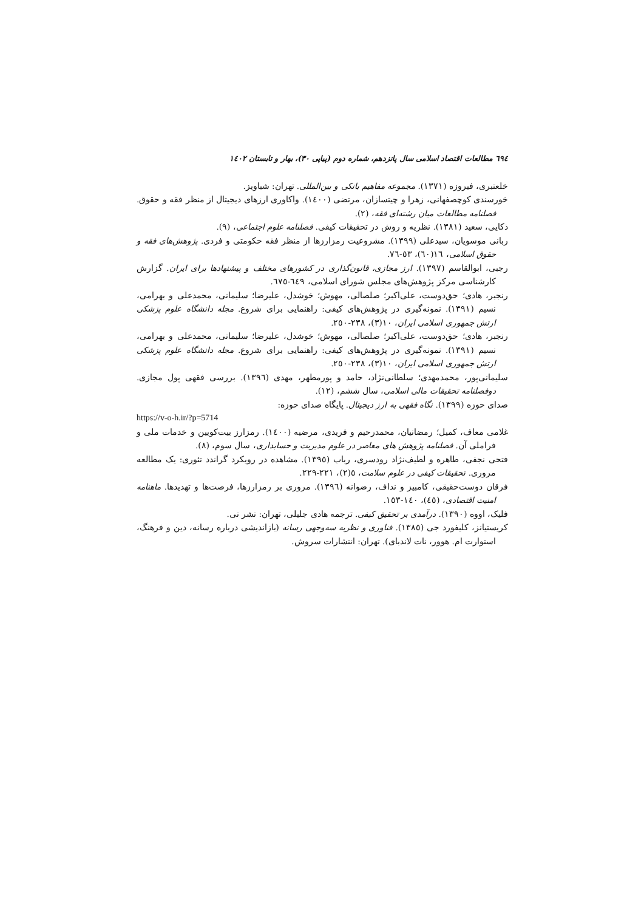٦٩٤ مطالعات اقتصاد اسلامی سال پانزدهم، شماره دوم (پیاپی ٣٠)، بهار و تابستان ١٤٠٢
خلعتبری، فیروزه (١٣٧١). مجموعه مفاهیم بانکی و بین‌المللی. تهران: شباویز.
خورسندی کوچصفهانی، زهرا و چیتسازان، مرتضی (١٤٠٠). واکاوری ارزهای دیجیتال از منظر فقه و حقوق. فصلنامه مطالعات میان رشته‌ای فقه، (٢).
ذکایی، سعید (١٣٨١). نظریه و روش در تحقیقات کیفی. فصلنامه علوم اجتماعی، (٩).
ربانی موسویان، سیدعلی (١٣٩٩). مشروعیت رمزارزها از منظر فقه حکومتی و فردی. پژوهش‌های فقه و حقوق اسلامی، ١٦(٦٠)، ٥٣-٧٦.
رجبی، ابوالقاسم (١٣٩٧). ارز مجازی، قانون‌گذاری در کشورهای مختلف و پیشنهادها برای ایران. گزارش کارشناسی مرکز پژوهش‌های مجلس شورای اسلامی، ٦٤٩-٦٧٥.
رنجبر، هادی؛ حق‌دوست، علی‌اکبر؛ صلصالی، مهوش؛ خوشدل، علیرضا؛ سلیمانی، محمدعلی و بهرامی، نسیم (١٣٩١). نمونه‌گیری در پژوهش‌های کیفی: راهنمایی برای شروع. مجله دانشگاه علوم پزشکی ارتش جمهوری اسلامی ایران، ١٠(٣)، ٢٣٨-٢٥٠.
رنجبر، هادی؛ حق‌دوست، علی‌اکبر؛ صلصالی، مهوش؛ خوشدل، علیرضا؛ سلیمانی، محمدعلی و بهرامی، نسیم (١٣٩١). نمونه‌گیری در پژوهش‌های کیفی: راهنمایی برای شروع. مجله دانشگاه علوم پزشکی ارتش جمهوری اسلامی ایران، ١٠(٣)، ٢٣٨-٢٥٠.
سلیمانی‌پور، محمدمهدی؛ سلطانی‌نژاد، حامد و پورمطهر، مهدی (١٣٩٦). بررسی فقهی پول مجازی. دوفصلنامه تحقیقات مالی اسلامی، سال ششم، (١٢).
صدای حوزه (١٣٩٩). نگاه فقهی به ارز دیجیتال. پایگاه صدای حوزه:
https://v-o-h.ir/?p=5714
غلامی معاف، کمیل؛ رمضانیان، محمدرحیم و فریدی، مرضیه (١٤٠٠). رمزارز بیت‌کویین و خدمات ملی و فراملی آن. فصلنامه پژوهش های معاصر در علوم مدیریت و حسابداری، سال سوم، (٨).
فتحی نجفی، طاهره و لطیف‌نژاد رودسری، رباب (١٣٩٥). مشاهده در رویکرد گراندد تئوری: یک مطالعه مروری. تحقیقات کیفی در علوم سلامت، ٥(٢)، ٢٢١-٢٢٩.
فرقان دوست‌حقیقی، کامبیز و نداف، رضوانه (١٣٩٦). مروری بر رمزارزها، فرصت‌ها و تهدیدها. ماهنامه امنیت اقتصادی، (٤٥)، ١٤٠-١٥٣.
فلیک، اووه (١٣٩٠). درآمدی بر تحقیق کیفی. ترجمه هادی جلیلی، تهران: نشر نی.
کریستیانز، کلیفورد جی (١٣٨٥). فناوری و نظریه سه‌وجهی رسانه (بازاندیشی درباره رسانه، دین و فرهنگ، استوارت ام. هوور، نات لاندبای). تهران: انتشارات سروش.